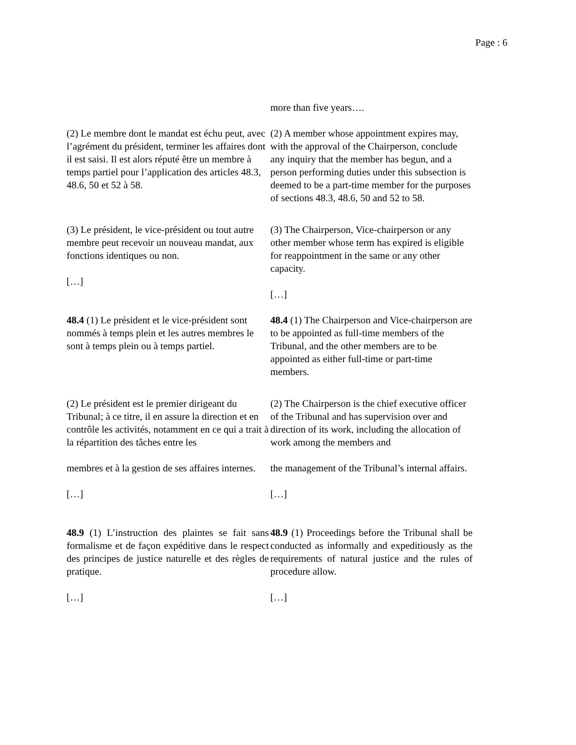Page : 6
| | more than five years…. |
| (2) Le membre dont le mandat est échu peut, avec l’agrément du président, terminer les affaires dont il est saisi. Il est alors réputé être un membre à temps partiel pour l’application des articles 48.3, 48.6, 50 et 52 à 58. | (2) A member whose appointment expires may, with the approval of the Chairperson, conclude any inquiry that the member has begun, and a person performing duties under this subsection is deemed to be a part-time member for the purposes of sections 48.3, 48.6, 50 and 52 to 58. |
| (3) Le président, le vice-président ou tout autre membre peut recevoir un nouveau mandat, aux fonctions identiques ou non. […] | (3) The Chairperson, Vice-chairperson or any other member whose term has expired is eligible for reappointment in the same or any other capacity. […] |
| 48.4 (1) Le président et le vice-président sont nommés à temps plein et les autres membres le sont à temps plein ou à temps partiel. | 48.4 (1) The Chairperson and Vice-chairperson are to be appointed as full-time members of the Tribunal, and the other members are to be appointed as either full-time or part-time members. |
| (2) Le président est le premier dirigeant du Tribunal; à ce titre, il en assure la direction et en contrôle les activités, notamment en ce qui a trait à la répartition des tâches entre les membres et à la gestion de ses affaires internes. […] | (2) The Chairperson is the chief executive officer of the Tribunal and has supervision over and direction of its work, including the allocation of work among the members and the management of the Tribunal’s internal affairs. […] |
| 48.9 (1) L’instruction des plaintes se fait sans formalisme et de façon expéditive dans le respect des principes de justice naturelle et des règles de pratique. […] | 48.9 (1) Proceedings before the Tribunal shall be conducted as informally and expeditiously as the requirements of natural justice and the rules of procedure allow. […] |